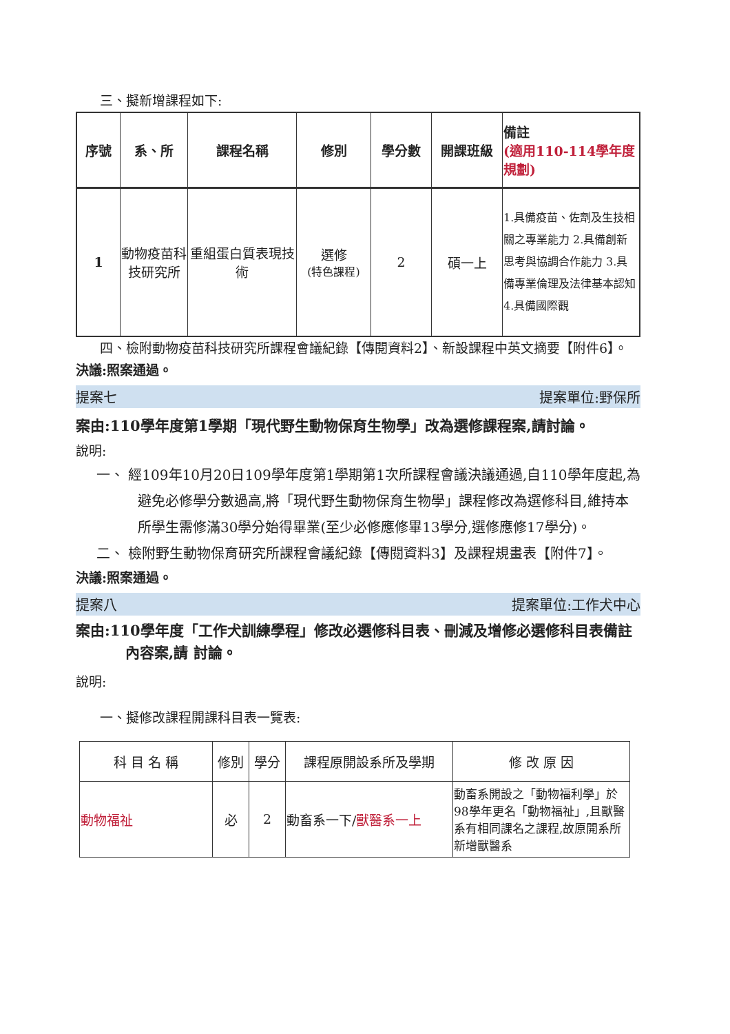三、擬新增課程如下:
| 序號 | 系、所 | 課程名稱 | 修別 | 學分數 | 開課班級 | 備註 (適用110-114學年度規劃) |
| --- | --- | --- | --- | --- | --- | --- |
| 1 | 動物疫苗科技研究所 | 重組蛋白質表現技術 | 選修 (特色課程) | 2 | 碩一上 | 1.具備疫苗、佐劑及生技相關之專業能力 2.具備創新思考與協調合作能力 3.具備專業倫理及法律基本認知 4.具備國際觀 |
四、檢附動物疫苗科技研究所課程會議紀錄【傳閱資料2】、新設課程中英文摘要【附件6】。
決議:照案通過。
提案七 提案單位:野保所
案由:110學年度第1學期「現代野生動物保育生物學」改為選修課程案,請討論。
說明:
一、 經109年10月20日109學年度第1學期第1次所課程會議決議通過,自110學年度起,為避免必修學分數過高,將「現代野生動物保育生物學」課程修改為選修科目,維持本所學生需修滿30學分始得畢業(至少必修應修畢13學分,選修應修17學分)。
二、 檢附野生動物保育研究所課程會議紀錄【傳閱資料3】及課程規畫表【附件7】。
決議:照案通過。
提案八 提案單位:工作犬中心
案由:110學年度「工作犬訓練學程」修改必選修科目表、刪減及增修必選修科目表備註內容案,請 討論。
說明:
一、擬修改課程開課科目表一覽表:
| 科 目 名 稱 | 修別 | 學分 | 課程原開設系所及學期 | 修 改 原 因 |
| --- | --- | --- | --- | --- |
| 動物福祉 | 必 | 2 | 動畜系一下/ 獸醫系一上 | 動畜系開設之「動物福利學」於98學年更名「動物福祉」,且獸醫系有相同課名之課程,故原開系所新增獸醫系 |